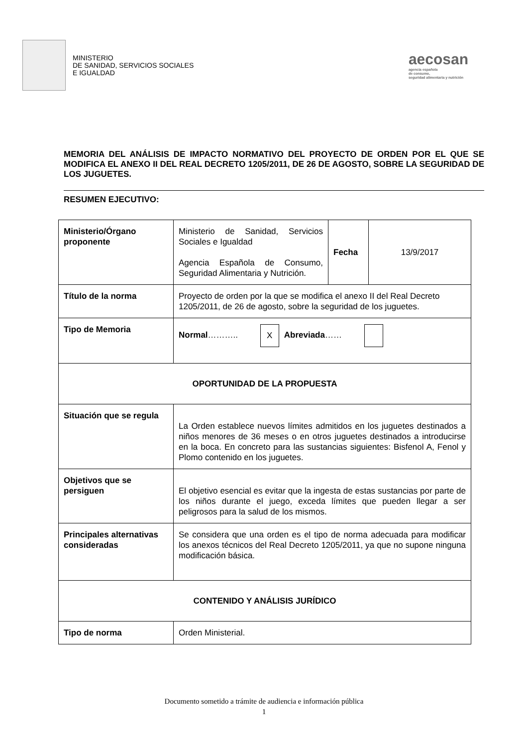MINISTERIO
DE SANIDAD, SERVICIOS SOCIALES
E IGUALDAD
aecosan
agencia española
de consumo,
seguridad alimentaria y nutrición
MEMORIA DEL ANÁLISIS DE IMPACTO NORMATIVO DEL PROYECTO DE ORDEN POR EL QUE SE MODIFICA EL ANEXO II DEL REAL DECRETO 1205/2011, DE 26 DE AGOSTO, SOBRE LA SEGURIDAD DE LOS JUGUETES.
RESUMEN EJECUTIVO:
| Ministerio/Órgano proponente | Ministerio de Sanidad, Servicios Sociales e Igualdad Agencia Española de Consumo, Seguridad Alimentaria y Nutrición. | Fecha | 13/9/2017 |
| Título de la norma | Proyecto de orden por la que se modifica el anexo II del Real Decreto 1205/2011, de 26 de agosto, sobre la seguridad de los juguetes. | | |
| Tipo de Memoria | Normal ……….. X Abreviada …… | | |
| OPORTUNIDAD DE LA PROPUESTA | | | |
| Situación que se regula | La Orden establece nuevos límites admitidos en los juguetes destinados a niños menores de 36 meses o en otros juguetes destinados a introducirse en la boca. En concreto para las sustancias siguientes: Bisfenol A, Fenol y Plomo contenido en los juguetes. | | |
| Objetivos que se persiguen | El objetivo esencial es evitar que la ingesta de estas sustancias por parte de los niños durante el juego, exceda límites que pueden llegar a ser peligrosos para la salud de los mismos. | | |
| Principales alternativas consideradas | Se considera que una orden es el tipo de norma adecuada para modificar los anexos técnicos del Real Decreto 1205/2011, ya que no supone ninguna modificación básica. | | |
| CONTENIDO Y ANÁLISIS JURÍDICO | | | |
| Tipo de norma | Orden Ministerial. | | |
Documento sometido a trámite de audiencia e información pública
1